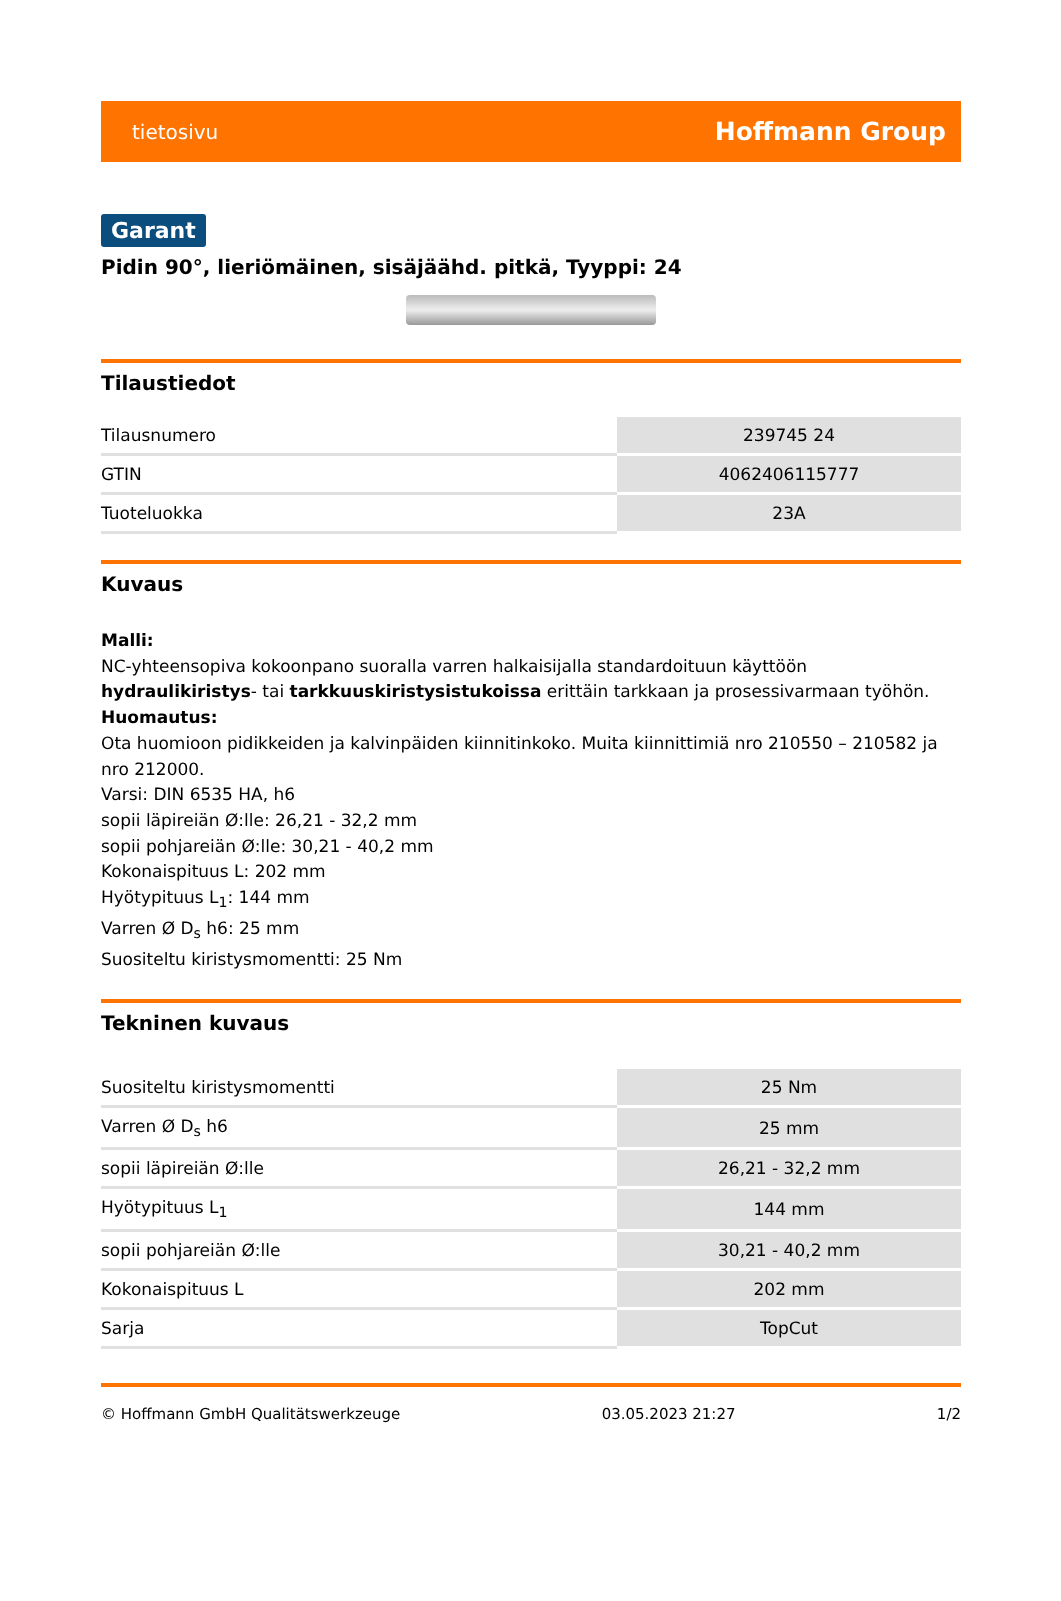tietosivu Hoffmann Group
Garant
Pidin 90°, lieriömäinen, sisäjäähd. pitkä, Tyyppi: 24
Tilaustiedot
| Tilausnumero | 239745 24 |
| GTIN | 4062406115777 |
| Tuoteluokka | 23A |
Kuvaus
Malli:
NC-yhteensopiva kokoonpano suoralla varren halkaisijalla standardoituun käyttöön hydraulikiristys- tai tarkkuuskiristysistukoissa erittäin tarkkaan ja prosessivarmaan työhön.
Huomautus:
Ota huomioon pidikkeiden ja kalvinpäiden kiinnitinkoko. Muita kiinnittimiä nro 210550 – 210582 ja nro 212000.
Varsi: DIN 6535 HA, h6
sopii läpireiän Ø:lle: 26,21 - 32,2 mm
sopii pohjareiän Ø:lle: 30,21 - 40,2 mm
Kokonaispituus L: 202 mm
Hyötypituus L<sub>1</sub>: 144 mm
Varren Ø D<sub>s</sub> h6: 25 mm
Suositeltu kiristysmomentti: 25 Nm
Tekninen kuvaus
| Suositeltu kiristysmomentti | 25 Nm |
| Varren Ø D<sub>s</sub> h6 | 25 mm |
| sopii läpireiän Ø:lle | 26,21 - 32,2 mm |
| Hyötypituus L<sub>1</sub> | 144 mm |
| sopii pohjareiän Ø:lle | 30,21 - 40,2 mm |
| Kokonaispituus L | 202 mm |
| Sarja | TopCut |
© Hoffmann GmbH Qualitätswerkzeuge 03.05.2023 21:27 1/2